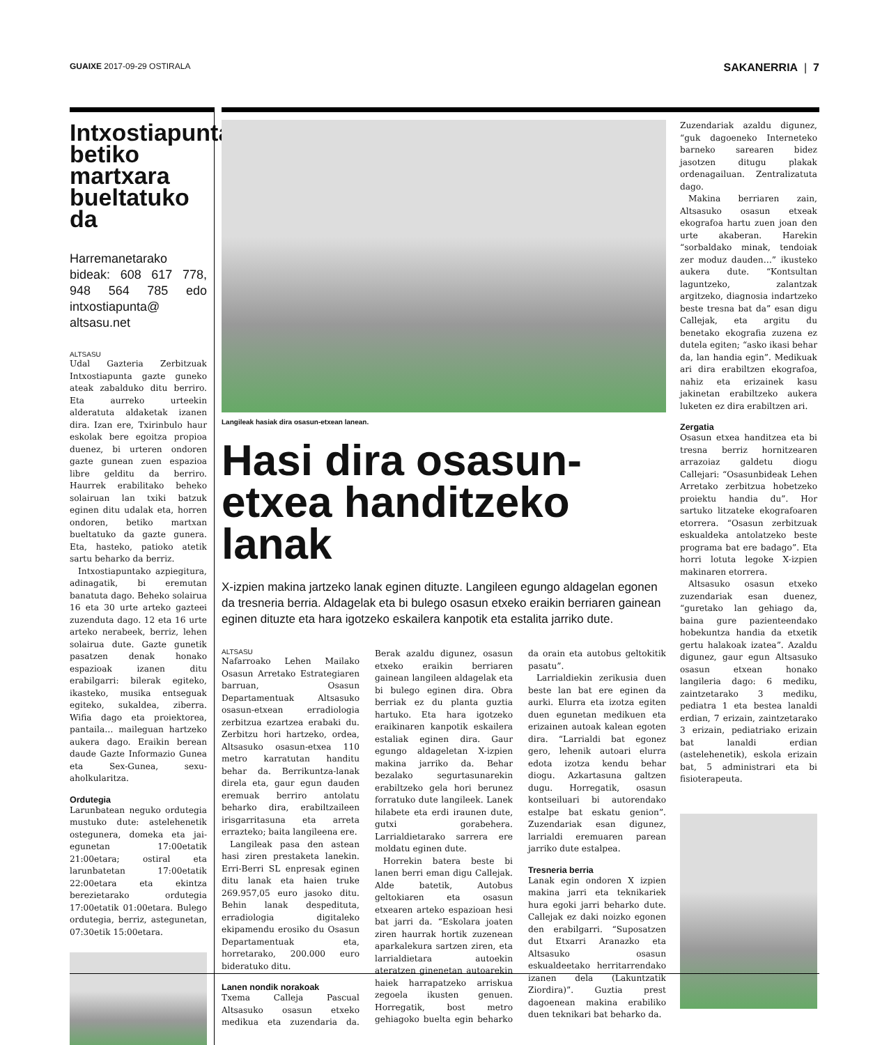GUAIXE 2017-09-29 OSTIRALA SAKANERRIA | 7
Intxostiapunta betiko martxara bueltatuko da
Harremanetarako bideak: 608 617 778, 948 564 785 edo intxostiapunta@ altsasu.net
ALTSASU
Udal Gazteria Zerbitzuak Intxostiapunta gazte guneko ateak zabalduko ditu berriro. Eta aurreko urteekin alderatuta aldaketak izanen dira. Izan ere, Txirinbulo haur eskolak bere egoitza propioa duenez, bi urteren ondoren gazte gunean zuen espazioa libre gelditu da berriro. Haurrek erabilitako beheko solairuan lan txiki batzuk eginen ditu udalak eta, horren ondoren, betiko martxan bueltatuko da gazte gunera. Eta, hasteko, patioko atetik sartu beharko da berriz.
Intxostiapuntako azpiegitura, adinagatik, bi eremutan banatuta dago. Beheko solairua 16 eta 30 urte arteko gazteei zuzenduta dago. 12 eta 16 urte arteko nerabeek, berriz, lehen solairua dute. Gazte gunetik pasatzen denak honako espazioak izanen ditu erabilgarri: bilerak egiteko, ikasteko, musika entseguak egiteko, sukaldea, ziberra. Wifia dago eta proiektorea, pantaila… maileguan hartzeko aukera dago. Eraikin berean daude Gazte Informazio Gunea eta Sex-Gunea, sexu-aholkularitza.
Ordutegia
Larunbatean neguko ordutegia mustuko dute: astelehenetik ostegunera, domeka eta jai-egunetan 17:00etatik 21:00etara; ostiral eta larunbatetan 17:00etatik 22:00etara eta ekintza berezietarako ordutegia 17:00etatik 01:00etara. Bulego ordutegia, berriz, astegunetan, 07:30etik 15:00etara.
Langileak hasiak dira osasun-etxean lanean.
Hasi dira osasun-etxea handitzeko lanak
X-izpien makina jartzeko lanak eginen dituzte. Langileen egungo aldagelan egonen da tresneria berria. Aldagelak eta bi bulego osasun etxeko eraikin berriaren gainean eginen dituzte eta hara igotzeko eskailera kanpotik eta estalita jarriko dute.
ALTSASU
Nafarroako Lehen Mailako Osasun Arretako Estrategiaren barruan, Osasun Departamentuak Altsasuko osasun-etxean erradiologia zerbitzua ezartzea erabaki du. Zerbitzu hori hartzeko, ordea, Altsasuko osasun-etxea 110 metro karratutan handitu behar da. Berrikuntza-lanak direla eta, gaur egun dauden eremuak berriro antolatu beharko dira, erabiltzaileen irisgarritasuna eta arreta errazteko; baita langileena ere.
Langileak pasa den astean hasi ziren prestaketa lanekin. Erri-Berri SL enpresak eginen ditu lanak eta haien truke 269.957,05 euro jasoko ditu. Behin lanak despedituta, erradiologia digitaleko ekipamendu erosiko du Osasun Departamentuak eta, horretarako, 200.000 euro bideratuko ditu.
Lanen nondik norakoak
Txema Calleja Pascual Altsasuko osasun etxeko medikua eta zuzendaria da. Berak azaldu digunez, osasun etxeko eraikin berriaren gainean langileen aldagelak eta bi bulego eginen dira. Obra berriak ez du planta guztia hartuko. Eta hara igotzeko eraikinaren kanpotik eskailera estaliak eginen dira. Gaur egungo aldageletan X-izpien makina jarriko da. Behar bezalako segurtasunarekin erabiltzeko gela hori berunez forratuko dute langileek. Lanek hilabete eta erdi iraunen dute, gutxi gorabehera. Larrialdietarako sarrera ere moldatu eginen dute.
Horrekin batera beste bi lanen berri eman digu Callejak. Alde batetik, Autobus geltokiaren eta osasun etxearen arteko espazioan hesi bat jarri da. “Eskolara joaten ziren haurrak hortik zuzenean aparkalekura sartzen ziren, eta larrialdietara autoekin ateratzen ginenetan autoarekin haiek harrapatzeko arriskua zegoela ikusten genuen. Horregatik, bost metro gehiagoko buelta egin beharko da orain eta autobus geltokitik pasatu”.
Larrialdiekin zerikusia duen beste lan bat ere eginen da aurki. Elurra eta izotza egiten duen egunetan medikuen eta erizainen autoak kalean egoten dira. “Larrialdi bat egonez gero, lehenik autoari elurra edota izotza kendu behar diogu. Azkartasuna galtzen dugu. Horregatik, osasun kontseiluari bi autorendako estalpe bat eskatu genion”. Zuzendariak esan digunez, larrialdi eremuaren parean jarriko dute estalpea.
Tresneria berria
Lanak egin ondoren X izpien makina jarri eta teknikariek hura egoki jarri beharko dute. Callejak ez daki noizko egonen den erabilgarri. “Suposatzen dut Etxarri Aranazko eta Altsasuko osasun eskualdeetako herritarrendako izanen dela (Lakuntzatik Ziordira)”. Guztia prest dagoenean makina erabiliko duen teknikari bat beharko da.
Zuzendariak azaldu digunez, “guk dagoeneko Interneteko barneko sarearen bidez jasotzen ditugu plakak ordenagailuan. Zentralizatuta dago.
Makina berriaren zain, Altsasuko osasun etxeak ekografoa hartu zuen joan den urte akaberan. Harekin “sorbaldako minak, tendoiak zer moduz dauden…” ikusteko aukera dute. “Kontsultan laguntzeko, zalantzak argitzeko, diagnosia indartzeko beste tresna bat da” esan digu Callejak, eta argitu du benetako ekografia zuzena ez dutela egiten; “asko ikasi behar da, lan handia egin”. Medikuak ari dira erabiltzen ekografoa, nahiz eta erizainek kasu jakinetan erabiltzeko aukera luketen ez dira erabiltzen ari.
Zergatia
Osasun etxea handitzea eta bi tresna berriz hornitzearen arrazoiaz galdetu diogu Callejari: “Osasunbideak Lehen Arretako zerbitzua hobetzeko proiektu handia du”. Hor sartuko litzateke ekografoaren etorrera. “Osasun zerbitzuak eskualdeka antolatzeko beste programa bat ere badago”. Eta horri lotuta legoke X-izpien makinaren etorrera.
Altsasuko osasun etxeko zuzendariak esan duenez, “guretako lan gehiago da, baina gure pazienteendako hobekuntza handia da etxetik gertu halakoak izatea”. Azaldu digunez, gaur egun Altsasuko osasun etxean honako langileria dago: 6 mediku, zaintzetarako 3 mediku, pediatra 1 eta bestea lanaldi erdian, 7 erizain, zaintzetarako 3 erizain, pediatriako erizain bat lanaldi erdian (astelehenetik), eskola erizain bat, 5 administrari eta bi fisioterapeuta.